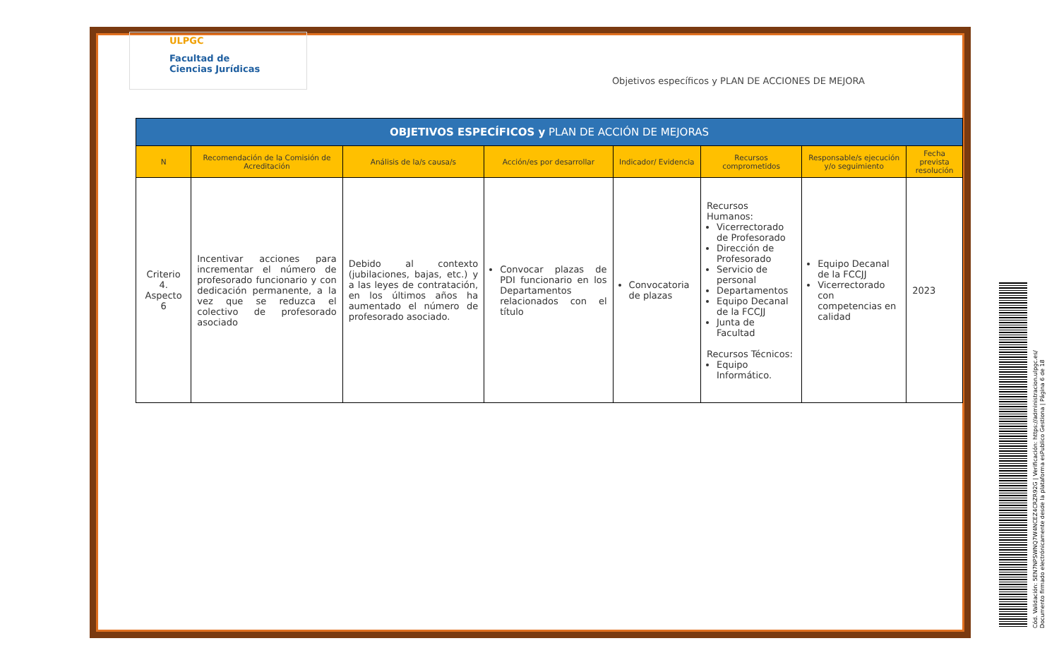ULPGC
Facultad de
Ciencias Jurídicas
Objetivos específicos y PLAN DE ACCIONES DE MEJORA
| OBJETIVOS ESPECÍFICOS y PLAN DE ACCIÓN DE MEJORAS | | | | | | | |
| --- | --- | --- | --- | --- | --- | --- | --- |
| N | Recomendación de la Comisión de Acreditación | Análisis de la/s causa/s | Acción/es por desarrollar | Indicador/ Evidencia | Recursos comprometidos | Responsable/s ejecución y/o seguimiento | Fecha prevista resolución |
| Criterio 4. Aspecto 6 | Incentivar acciones para incrementar el número de profesorado funcionario y con dedicación permanente, a la vez que se reduzca el colectivo de profesorado asociado | Debido al contexto (jubilaciones, bajas, etc.) y a las leyes de contratación, en los últimos años ha aumentado el número de profesorado asociado. | Convocar plazas de PDI funcionario en los Departamentos relacionados con el título | Convocatoria de plazas | Recursos Humanos: Vicerrectorado de Profesorado Dirección de Profesorado Servicio de personal Departamentos Equipo Decanal de la FCCJJ Junta de Facultad Recursos Técnicos: Equipo Informático. | Equipo Decanal de la FCCJJ Vicerrectorado con competencias en calidad | 2023 |
Cód. Validación: 5EN7NPSWNQ7W4NCEZ4CRZR92G | Verificación: https://administracion.ulpgc.es/
Documento firmado electrónicamente desde la plataforma esPublico Gestiona | Página 6 de 18